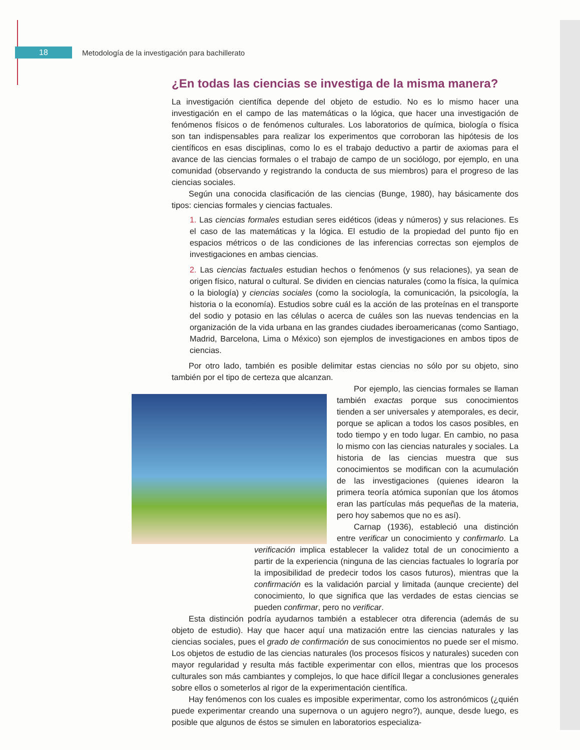18
Metodología de la investigación para bachillerato
¿En todas las ciencias se investiga de la misma manera?
La investigación científica depende del objeto de estudio. No es lo mismo hacer una investigación en el campo de las matemáticas o la lógica, que hacer una investigación de fenómenos físicos o de fenómenos culturales. Los laboratorios de química, biología o física son tan indispensables para realizar los experimentos que corroboran las hipótesis de los científicos en esas disciplinas, como lo es el trabajo deductivo a partir de axiomas para el avance de las ciencias formales o el trabajo de campo de un sociólogo, por ejemplo, en una comunidad (observando y registrando la conducta de sus miembros) para el progreso de las ciencias sociales.
Según una conocida clasificación de las ciencias (Bunge, 1980), hay básicamente dos tipos: ciencias formales y ciencias factuales.
1. Las ciencias formales estudian seres eidéticos (ideas y números) y sus relaciones. Es el caso de las matemáticas y la lógica. El estudio de la propiedad del punto fijo en espacios métricos o de las condiciones de las inferencias correctas son ejemplos de investigaciones en ambas ciencias.
2. Las ciencias factuales estudian hechos o fenómenos (y sus relaciones), ya sean de origen físico, natural o cultural. Se dividen en ciencias naturales (como la física, la química o la biología) y ciencias sociales (como la sociología, la comunicación, la psicología, la historia o la economía). Estudios sobre cuál es la acción de las proteínas en el transporte del sodio y potasio en las células o acerca de cuáles son las nuevas tendencias en la organización de la vida urbana en las grandes ciudades iberoamericanas (como Santiago, Madrid, Barcelona, Lima o México) son ejemplos de investigaciones en ambos tipos de ciencias.
Por otro lado, también es posible delimitar estas ciencias no sólo por su objeto, sino también por el tipo de certeza que alcanzan.
Por ejemplo, las ciencias formales se llaman también exactas porque sus conocimientos tienden a ser universales y atemporales, es decir, porque se aplican a todos los casos posibles, en todo tiempo y en todo lugar. En cambio, no pasa lo mismo con las ciencias naturales y sociales. La historia de las ciencias muestra que sus conocimientos se modifican con la acumulación de las investigaciones (quienes idearon la primera teoría atómica suponían que los átomos eran las partículas más pequeñas de la materia, pero hoy sabemos que no es así).
Carnap (1936), estableció una distinción entre verificar un conocimiento y confirmarlo. La verificación implica establecer la validez total de un conocimiento a partir de la experiencia (ninguna de las ciencias factuales lo lograría por la imposibilidad de predecir todos los casos futuros), mientras que la confirmación es la validación parcial y limitada (aunque creciente) del conocimiento, lo que significa que las verdades de estas ciencias se pueden confirmar, pero no verificar.
Esta distinción podría ayudarnos también a establecer otra diferencia (además de su objeto de estudio). Hay que hacer aquí una matización entre las ciencias naturales y las ciencias sociales, pues el grado de confirmación de sus conocimientos no puede ser el mismo. Los objetos de estudio de las ciencias naturales (los procesos físicos y naturales) suceden con mayor regularidad y resulta más factible experimentar con ellos, mientras que los procesos culturales son más cambiantes y complejos, lo que hace difícil llegar a conclusiones generales sobre ellos o someterlos al rigor de la experimentación científica.
Hay fenómenos con los cuales es imposible experimentar, como los astronómicos (¿quién puede experimentar creando una supernova o un agujero negro?), aunque, desde luego, es posible que algunos de éstos se simulen en laboratorios especializa-